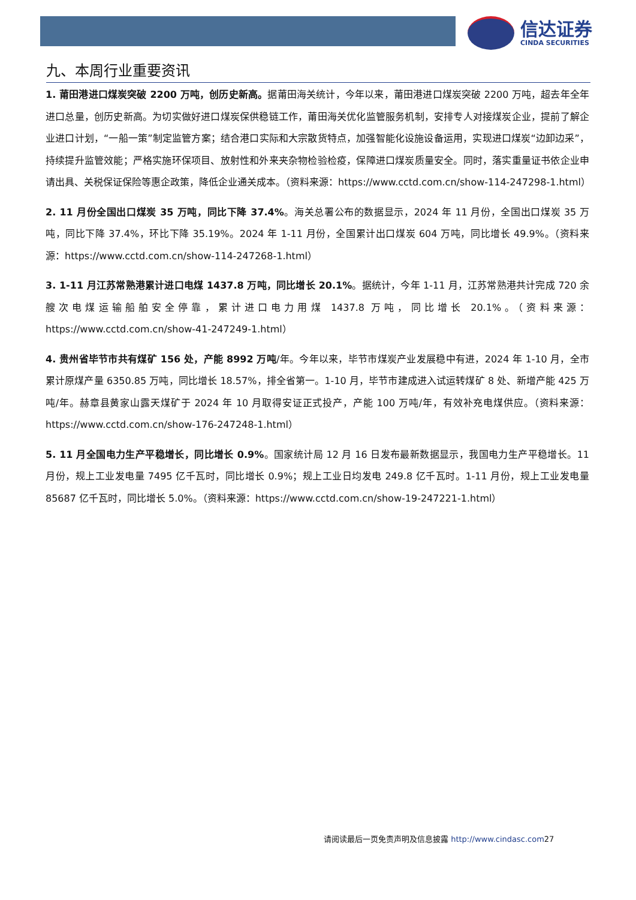信达证券
CINDA SECURITIES
九、本周行业重要资讯
1. 莆田港进口煤炭突破 2200 万吨，创历史新高。据莆田海关统计，今年以来，莆田港进口煤炭突破 2200 万吨，超去年全年进口总量，创历史新高。为切实做好进口煤炭保供稳链工作，莆田海关优化监管服务机制，安排专人对接煤炭企业，提前了解企业进口计划，“一船一策”制定监管方案；结合港口实际和大宗散货特点，加强智能化设施设备运用，实现进口煤炭“边卸边采”，持续提升监管效能；严格实施环保项目、放射性和外来夹杂物检验检疫，保障进口煤炭质量安全。同时，落实重量证书依企业申请出具、关税保证保险等惠企政策，降低企业通关成本。（资料来源：https://www.cctd.com.cn/show-114-247298-1.html）
2. 11 月份全国出口煤炭 35 万吨，同比下降 37.4%。海关总署公布的数据显示，2024 年 11 月份，全国出口煤炭 35 万吨，同比下降 37.4%，环比下降 35.19%。2024 年 1-11 月份，全国累计出口煤炭 604 万吨，同比增长 49.9%。（资料来源：https://www.cctd.com.cn/show-114-247268-1.html）
3. 1-11 月江苏常熟港累计进口电煤 1437.8 万吨，同比增长 20.1%。据统计，今年 1-11 月，江苏常熟港共计完成 720 余艘次电煤运输船舶安全停靠，累计进口电力用煤 1437.8 万吨，同比增长 20.1%。（资料来源：https://www.cctd.com.cn/show-41-247249-1.html）
4. 贵州省毕节市共有煤矿 156 处，产能 8992 万吨/年。今年以来，毕节市煤炭产业发展稳中有进，2024 年 1-10 月，全市累计原煤产量 6350.85 万吨，同比增长 18.57%，排全省第一。1-10 月，毕节市建成进入试运转煤矿 8 处、新增产能 425 万吨/年。赫章县黄家山露天煤矿于 2024 年 10 月取得安证正式投产，产能 100 万吨/年，有效补充电煤供应。（资料来源：https://www.cctd.com.cn/show-176-247248-1.html）
5. 11 月全国电力生产平稳增长，同比增长 0.9%。国家统计局 12 月 16 日发布最新数据显示，我国电力生产平稳增长。11 月份，规上工业发电量 7495 亿千瓦时，同比增长 0.9%；规上工业日均发电 249.8 亿千瓦时。1-11 月份，规上工业发电量 85687 亿千瓦时，同比增长 5.0%。（资料来源：https://www.cctd.com.cn/show-19-247221-1.html）
请阅读最后一页免责声明及信息披露 http://www.cindasc.com27